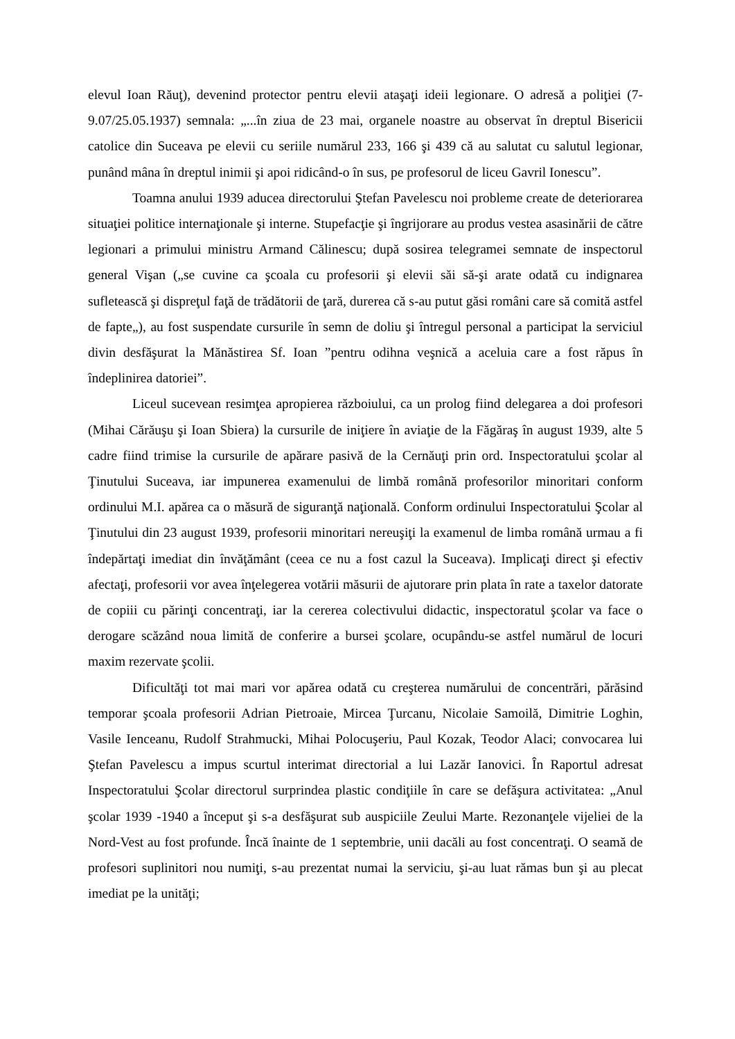elevul Ioan Răuţ), devenind protector pentru elevii ataşaţi ideii legionare. O adresă a poliţiei (7-9.07/25.05.1937) semnala: „...în ziua de 23 mai, organele noastre au observat în dreptul Bisericii catolice din Suceava pe elevii cu seriile numărul 233, 166 şi 439 că au salutat cu salutul legionar, punând mâna în dreptul inimii şi apoi ridicând-o în sus, pe profesorul de liceu Gavril Ionescu”.
Toamna anului 1939 aducea directorului Ştefan Pavelescu noi probleme create de deteriorarea situaţiei politice internaţionale şi interne. Stupefacţie şi îngrijorare au produs vestea asasinării de către legionari a primului ministru Armand Călinescu; după sosirea telegramei semnate de inspectorul general Vişan („se cuvine ca şcoala cu profesorii şi elevii săi să-şi arate odată cu indignarea sufletească şi dispreţul faţă de trădătorii de ţară, durerea că s-au putut găsi români care să comită astfel de fapte„), au fost suspendate cursurile în semn de doliu şi întregul personal a participat la serviciul divin desfăşurat la Mănăstirea Sf. Ioan ”pentru odihna veşnică a aceluia care a fost răpus în îndeplinirea datoriei”.
Liceul sucevean resimţea apropierea războiului, ca un prolog fiind delegarea a doi profesori (Mihai Cărăuşu şi Ioan Sbiera) la cursurile de iniţiere în aviaţie de la Făgăraş în august 1939, alte 5 cadre fiind trimise la cursurile de apărare pasivă de la Cernăuţi prin ord. Inspectoratului şcolar al Ţinutului Suceava, iar impunerea examenului de limbă română profesorilor minoritari conform ordinului M.I. apărea ca o măsură de siguranţă naţională. Conform ordinului Inspectoratului Şcolar al Ţinutului din 23 august 1939, profesorii minoritari nereuşiţi la examenul de limba română urmau a fi îndepărtaţi imediat din învăţământ (ceea ce nu a fost cazul la Suceava). Implicaţi direct şi efectiv afectaţi, profesorii vor avea înţelegerea votării măsurii de ajutorare prin plata în rate a taxelor datorate de copiii cu părinţi concentraţi, iar la cererea colectivului didactic, inspectoratul şcolar va face o derogare scăzând noua limită de conferire a bursei şcolare, ocupându-se astfel numărul de locuri maxim rezervate şcolii.
Dificultăţi tot mai mari vor apărea odată cu creşterea numărului de concentrări, părăsind temporar şcoala profesorii Adrian Pietroaie, Mircea Ţurcanu, Nicolaie Samoilă, Dimitrie Loghin, Vasile Ienceanu, Rudolf Strahmucki, Mihai Polocuşeriu, Paul Kozak, Teodor Alaci; convocarea lui Ştefan Pavelescu a impus scurtul interimat directorial a lui Lazăr Ianovici. În Raportul adresat Inspectoratului Şcolar directorul surprindea plastic condiţiile în care se defăşura activitatea: „Anul şcolar 1939 -1940 a început şi s-a desfăşurat sub auspiciile Zeului Marte. Rezonanţele vijeliei de la Nord-Vest au fost profunde. Încă înainte de 1 septembrie, unii dacăli au fost concentraţi. O seamă de profesori suplinitori nou numiţi, s-au prezentat numai la serviciu, şi-au luat rămas bun şi au plecat imediat pe la unităţi;